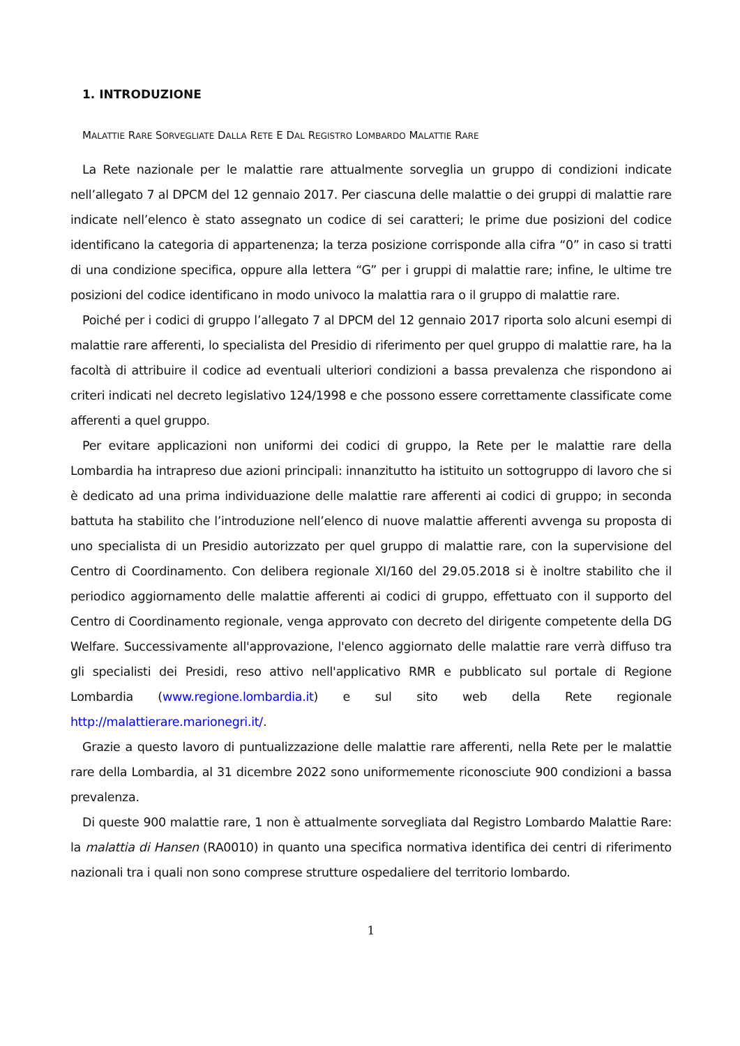1. INTRODUZIONE
MALATTIE RARE SORVEGLIATE DALLA RETE E DAL REGISTRO LOMBARDO MALATTIE RARE
La Rete nazionale per le malattie rare attualmente sorveglia un gruppo di condizioni indicate nell’allegato 7 al DPCM del 12 gennaio 2017. Per ciascuna delle malattie o dei gruppi di malattie rare indicate nell’elenco è stato assegnato un codice di sei caratteri; le prime due posizioni del codice identificano la categoria di appartenenza; la terza posizione corrisponde alla cifra “0” in caso si tratti di una condizione specifica, oppure alla lettera “G” per i gruppi di malattie rare; infine, le ultime tre posizioni del codice identificano in modo univoco la malattia rara o il gruppo di malattie rare.
Poiché per i codici di gruppo l’allegato 7 al DPCM del 12 gennaio 2017 riporta solo alcuni esempi di malattie rare afferenti, lo specialista del Presidio di riferimento per quel gruppo di malattie rare, ha la facoltà di attribuire il codice ad eventuali ulteriori condizioni a bassa prevalenza che rispondono ai criteri indicati nel decreto legislativo 124/1998 e che possono essere correttamente classificate come afferenti a quel gruppo.
Per evitare applicazioni non uniformi dei codici di gruppo, la Rete per le malattie rare della Lombardia ha intrapreso due azioni principali: innanzitutto ha istituito un sottogruppo di lavoro che si è dedicato ad una prima individuazione delle malattie rare afferenti ai codici di gruppo; in seconda battuta ha stabilito che l’introduzione nell’elenco di nuove malattie afferenti avvenga su proposta di uno specialista di un Presidio autorizzato per quel gruppo di malattie rare, con la supervisione del Centro di Coordinamento. Con delibera regionale XI/160 del 29.05.2018 si è inoltre stabilito che il periodico aggiornamento delle malattie afferenti ai codici di gruppo, effettuato con il supporto del Centro di Coordinamento regionale, venga approvato con decreto del dirigente competente della DG Welfare. Successivamente all'approvazione, l'elenco aggiornato delle malattie rare verrà diffuso tra gli specialisti dei Presidi, reso attivo nell'applicativo RMR e pubblicato sul portale di Regione Lombardia (www.regione.lombardia.it) e sul sito web della Rete regionale http://malattierare.marionegri.it/.
Grazie a questo lavoro di puntualizzazione delle malattie rare afferenti, nella Rete per le malattie rare della Lombardia, al 31 dicembre 2022 sono uniformemente riconosciute 900 condizioni a bassa prevalenza.
Di queste 900 malattie rare, 1 non è attualmente sorvegliata dal Registro Lombardo Malattie Rare: la malattia di Hansen (RA0010) in quanto una specifica normativa identifica dei centri di riferimento nazionali tra i quali non sono comprese strutture ospedaliere del territorio lombardo.
1